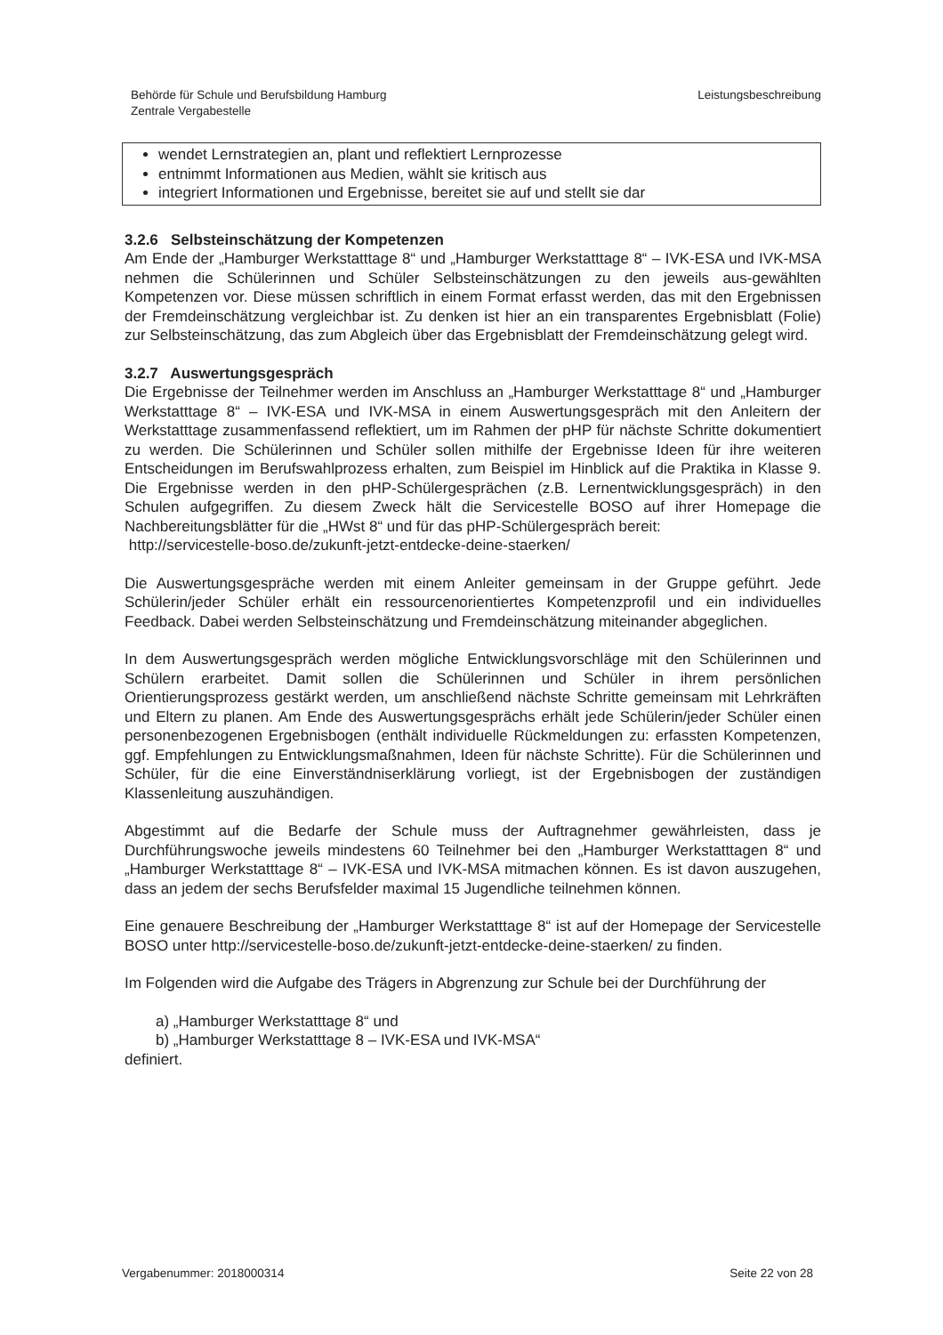Behörde für Schule und Berufsbildung Hamburg
Zentrale Vergabestelle
Leistungsbeschreibung
wendet Lernstrategien an, plant und reflektiert Lernprozesse
entnimmt Informationen aus Medien, wählt sie kritisch aus
integriert Informationen und Ergebnisse, bereitet sie auf und stellt sie dar
3.2.6 Selbsteinschätzung der Kompetenzen
Am Ende der „Hamburger Werkstatttage 8“ und „Hamburger Werkstatttage 8“ – IVK-ESA und IVK-MSA nehmen die Schülerinnen und Schüler Selbsteinschätzungen zu den jeweils aus-gewählten Kompetenzen vor. Diese müssen schriftlich in einem Format erfasst werden, das mit den Ergebnissen der Fremdeinschätzung vergleichbar ist. Zu denken ist hier an ein transparentes Ergebnisblatt (Folie) zur Selbsteinschätzung, das zum Abgleich über das Ergebnisblatt der Fremdeinschätzung gelegt wird.
3.2.7 Auswertungsgespräch
Die Ergebnisse der Teilnehmer werden im Anschluss an „Hamburger Werkstatttage 8“ und „Hamburger Werkstatttage 8“ – IVK-ESA und IVK-MSA in einem Auswertungsgespräch mit den Anleitern der Werkstatttage zusammenfassend reflektiert, um im Rahmen der pHP für nächste Schritte dokumentiert zu werden. Die Schülerinnen und Schüler sollen mithilfe der Ergebnisse Ideen für ihre weiteren Entscheidungen im Berufswahlprozess erhalten, zum Beispiel im Hinblick auf die Praktika in Klasse 9. Die Ergebnisse werden in den pHP-Schülergesprächen (z.B. Lernentwicklungsgespräch) in den Schulen aufgegriffen. Zu diesem Zweck hält die Servicestelle BOSO auf ihrer Homepage die Nachbereitungsblätter für die „HWst 8“ und für das pHP-Schülergespräch bereit:
http://servicestelle-boso.de/zukunft-jetzt-entdecke-deine-staerken/
Die Auswertungsgespräche werden mit einem Anleiter gemeinsam in der Gruppe geführt. Jede Schülerin/jeder Schüler erhält ein ressourcenorientiertes Kompetenzprofil und ein individuelles Feedback. Dabei werden Selbsteinschätzung und Fremdeinschätzung miteinander abgeglichen.
In dem Auswertungsgespräch werden mögliche Entwicklungsvorschläge mit den Schülerinnen und Schülern erarbeitet. Damit sollen die Schülerinnen und Schüler in ihrem persönlichen Orientierungsprozess gestärkt werden, um anschließend nächste Schritte gemeinsam mit Lehrkräften und Eltern zu planen. Am Ende des Auswertungsgesprächs erhält jede Schülerin/jeder Schüler einen personenbezogenen Ergebnisbogen (enthält individuelle Rückmeldungen zu: erfassten Kompetenzen, ggf. Empfehlungen zu Entwicklungsmaßnahmen, Ideen für nächste Schritte). Für die Schülerinnen und Schüler, für die eine Einverständniserklärung vorliegt, ist der Ergebnisbogen der zuständigen Klassenleitung auszuhändigen.
Abgestimmt auf die Bedarfe der Schule muss der Auftragnehmer gewährleisten, dass je Durchführungswoche jeweils mindestens 60 Teilnehmer bei den „Hamburger Werkstatttagen 8“ und „Hamburger Werkstatttage 8“ – IVK-ESA und IVK-MSA mitmachen können. Es ist davon auszugehen, dass an jedem der sechs Berufsfelder maximal 15 Jugendliche teilnehmen können.
Eine genauere Beschreibung der „Hamburger Werkstatttage 8“ ist auf der Homepage der Servicestelle BOSO unter http://servicestelle-boso.de/zukunft-jetzt-entdecke-deine-staerken/ zu finden.
Im Folgenden wird die Aufgabe des Trägers in Abgrenzung zur Schule bei der Durchführung der
a) „Hamburger Werkstatttage 8“ und
b) „Hamburger Werkstatttage 8 – IVK-ESA und IVK-MSA“
definiert.
Vergabenummer: 2018000314 Seite 22 von 28